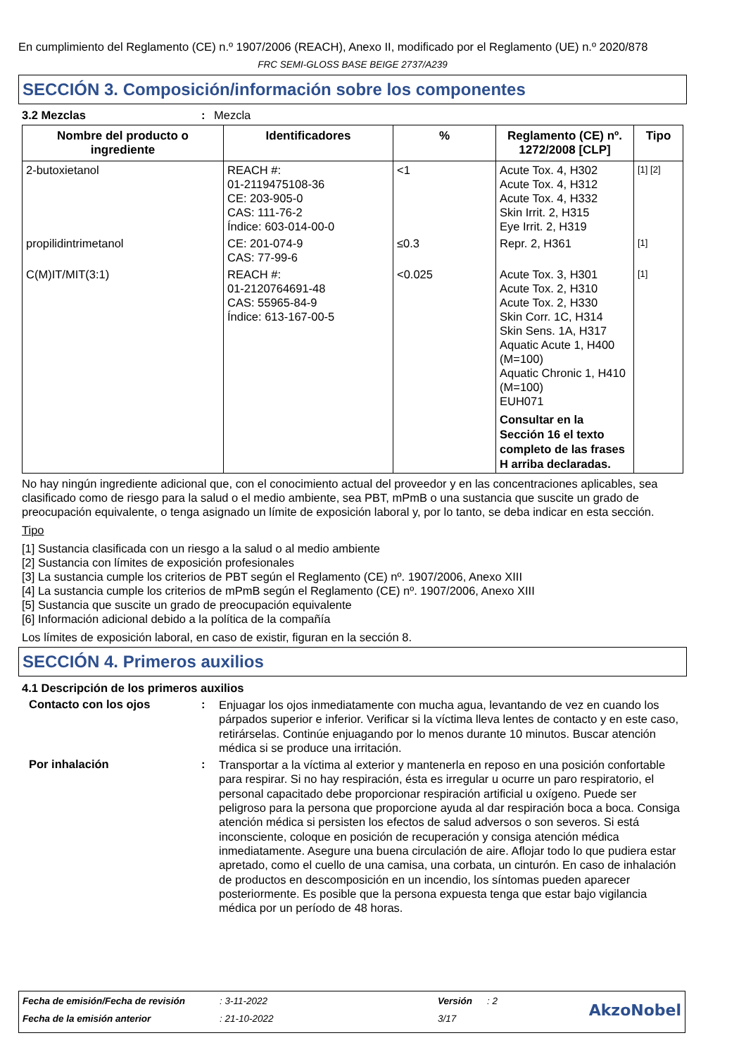En cumplimiento del Reglamento (CE) n.º 1907/2006 (REACH), Anexo II, modificado por el Reglamento (UE) n.º 2020/878
FRC SEMI-GLOSS BASE BEIGE 2737/A239
SECCIÓN 3. Composición/información sobre los componentes
3.2 Mezclas: Mezcla
| Nombre del producto o ingrediente | Identificadores | % | Reglamento (CE) nº. 1272/2008 [CLP] | Tipo |
| --- | --- | --- | --- | --- |
| 2-butoxietanol | REACH #: 01-2119475108-36 CE: 203-905-0 CAS: 111-76-2 Índice: 603-014-00-0 | <1 | Acute Tox. 4, H302 Acute Tox. 4, H312 Acute Tox. 4, H332 Skin Irrit. 2, H315 Eye Irrit. 2, H319 | [1] [2] |
| propilidintrimetanol | CE: 201-074-9 CAS: 77-99-6 | ≤0.3 | Repr. 2, H361 | [1] |
| C(M)IT/MIT(3:1) | REACH #: 01-2120764691-48 CAS: 55965-84-9 Índice: 613-167-00-5 | <0.025 | Acute Tox. 3, H301 Acute Tox. 2, H310 Acute Tox. 2, H330 Skin Corr. 1C, H314 Skin Sens. 1A, H317 Aquatic Acute 1, H400 (M=100) Aquatic Chronic 1, H410 (M=100) EUH071 Consultar en la Sección 16 el texto completo de las frases H arriba declaradas. | [1] |
No hay ningún ingrediente adicional que, con el conocimiento actual del proveedor y en las concentraciones aplicables, sea clasificado como de riesgo para la salud o el medio ambiente, sea PBT, mPmB o una sustancia que suscite un grado de preocupación equivalente, o tenga asignado un límite de exposición laboral y, por lo tanto, se deba indicar en esta sección.
Tipo
[1] Sustancia clasificada con un riesgo a la salud o al medio ambiente
[2] Sustancia con límites de exposición profesionales
[3] La sustancia cumple los criterios de PBT según el Reglamento (CE) nº. 1907/2006, Anexo XIII
[4] La sustancia cumple los criterios de mPmB según el Reglamento (CE) nº. 1907/2006, Anexo XIII
[5] Sustancia que suscite un grado de preocupación equivalente
[6] Información adicional debido a la política de la compañía
Los límites de exposición laboral, en caso de existir, figuran en la sección 8.
SECCIÓN 4. Primeros auxilios
4.1 Descripción de los primeros auxilios
Contacto con los ojos: Enjuagar los ojos inmediatamente con mucha agua, levantando de vez en cuando los párpados superior e inferior. Verificar si la víctima lleva lentes de contacto y en este caso, retirárselas. Continúe enjuagando por lo menos durante 10 minutos. Buscar atención médica si se produce una irritación.
Por inhalación: Transportar a la víctima al exterior y mantenerla en reposo en una posición confortable para respirar. Si no hay respiración, ésta es irregular u ocurre un paro respiratorio, el personal capacitado debe proporcionar respiración artificial u oxígeno. Puede ser peligroso para la persona que proporcione ayuda al dar respiración boca a boca. Consiga atención médica si persisten los efectos de salud adversos o son severos. Si está inconsciente, coloque en posición de recuperación y consiga atención médica inmediatamente. Asegure una buena circulación de aire. Aflojar todo lo que pudiera estar apretado, como el cuello de una camisa, una corbata, un cinturón. En caso de inhalación de productos en descomposición en un incendio, los síntomas pueden aparecer posteriormente. Es posible que la persona expuesta tenga que estar bajo vigilancia médica por un período de 48 horas.
| Fecha de emisión/Fecha de revisión | : 3-11-2022 | Versión | : 2 | AkzoNobel |
| Fecha de la emisión anterior | : 21-10-2022 | 3/17 | | |